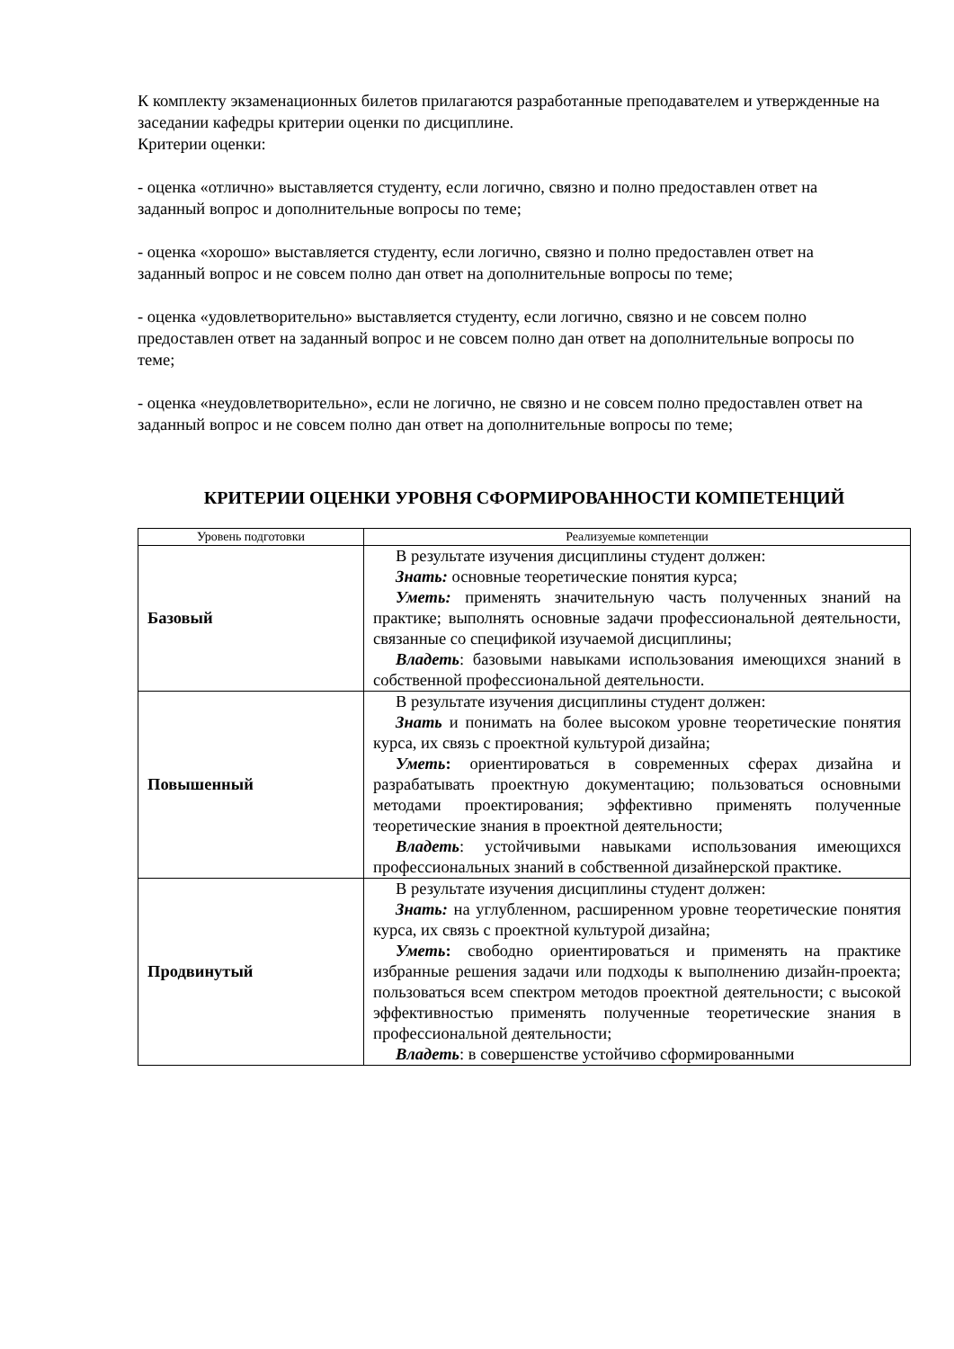К комплекту экзаменационных билетов прилагаются разработанные преподавателем и утвержденные на заседании кафедры критерии оценки по дисциплине.
Критерии оценки:
- оценка «отлично» выставляется студенту, если логично, связно и полно предоставлен ответ на заданный вопрос и дополнительные вопросы по теме;
- оценка «хорошо» выставляется студенту, если логично, связно и полно предоставлен ответ на заданный вопрос и не совсем полно дан ответ на дополнительные вопросы по теме;
- оценка «удовлетворительно» выставляется студенту, если логично, связно и не совсем полно предоставлен ответ на заданный вопрос и не совсем полно дан ответ на дополнительные вопросы по теме;
- оценка «неудовлетворительно», если не логично, не связно и не совсем полно предоставлен ответ на заданный вопрос и не совсем полно дан ответ на дополнительные вопросы по теме;
КРИТЕРИИ ОЦЕНКИ УРОВНЯ СФОРМИРОВАННОСТИ КОМПЕТЕНЦИЙ
| Уровень подготовки | Реализуемые компетенции |
| --- | --- |
| Базовый | В результате изучения дисциплины студент должен: Знать: основные теоретические понятия курса; Уметь: применять значительную часть полученных знаний на практике; выполнять основные задачи профессиональной деятельности, связанные со спецификой изучаемой дисциплины; Владеть : базовыми навыками использования имеющихся знаний в собственной профессиональной деятельности. |
| Повышенный | В результате изучения дисциплины студент должен: Знать и понимать на более высоком уровне теоретические понятия курса, их связь с проектной культурой дизайна; Уметь : ориентироваться в современных сферах дизайна и разрабатывать проектную документацию; пользоваться основными методами проектирования; эффективно применять полученные теоретические знания в проектной деятельности; Владеть : устойчивыми навыками использования имеющихся профессиональных знаний в собственной дизайнерской практике. |
| Продвинутый | В результате изучения дисциплины студент должен: Знать: на углубленном, расширенном уровне теоретические понятия курса, их связь с проектной культурой дизайна; Уметь : свободно ориентироваться и применять на практике избранные решения задачи или подходы к выполнению дизайн-проекта; пользоваться всем спектром методов проектной деятельности; с высокой эффективностью применять полученные теоретические знания в профессиональной деятельности; Владеть : в совершенстве устойчиво сформированными |